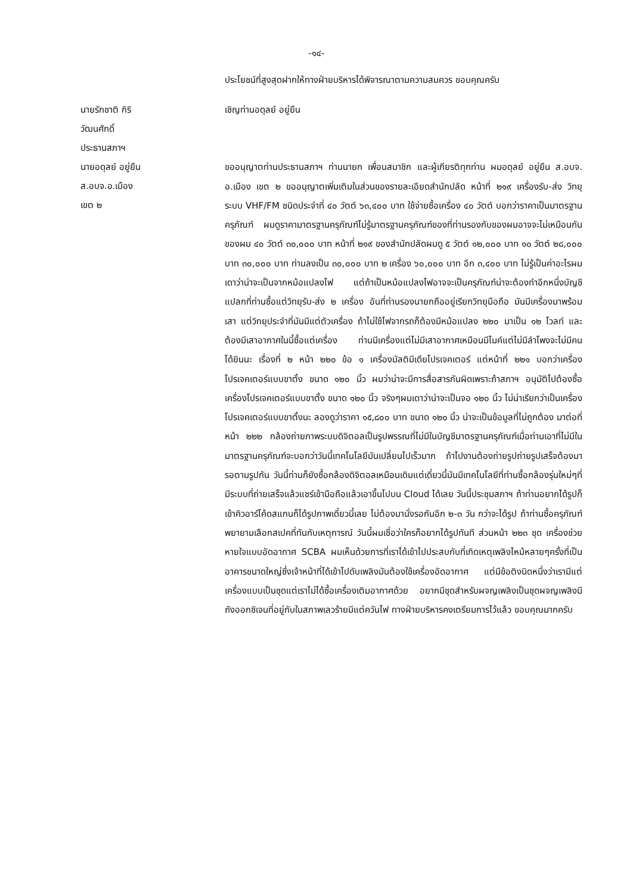-๑๔-
ประโยชน์ที่สูงสุดฝากให้ทางฝ่ายบริหารได้พิจารณาตามความสมควร ขอบคุณครับ
นายรักชาติ กิริวัฒนศักดิ์
ประธานสภาฯ
เชิญท่านอดุลย์ อยู่ยืน
นายอดุลย์ อยู่ยืน
ส.อบจ.อ.เมือง เขต ๒
ขออนุญาตท่านประธานสภาฯ ท่านนายก เพื่อนสมาชิก และผู้เกียรติทุกท่าน ผมอดุลย์ อยู่ยืน ส.อบจ. อ.เมือง เขต ๒ ขออนุญาตเพิ่มเติมในส่วนของรายละเอียดสำนักปลัด หน้าที่ ๒๑๙ เครื่องรับ-ส่ง วิทยุ ระบบ VHF/FM ชนิดประจำที่ ๔๐ วัตต์ ๖๓,๔๐๐ บาท ใช้จ่ายซื้อเครื่อง ๔๐ วัตต์ บอกว่าราคาเป็นมาตรฐานครุภัณฑ์ ผมดูราคามาตรฐานครุภัณฑ์ไม่รู้มาตรฐานครุภัณฑ์ของที่ท่านรองกับของผมอาจจะไม่เหมือนกันของผม ๔๐ วัตต์ ๓๐,๐๐๐ บาท หน้าที่ ๒๑๙ ของสำนักปลัดผมดู ๕ วัตต์ ๑๒,๐๐๐ บาท ๑๐ วัตต์ ๒๘,๐๐๐ บาท ๓๐,๐๐๐ บาท ท่านลงเป็น ๓๐,๐๐๐ บาท ๒ เครื่อง ๖๐,๐๐๐ บาท อีก ๓,๔๐๐ บาท ไม่รู้เป็นค่าอะไรผมเดาว่าน่าจะเป็นจากหม้อแปลงไฟ แต่ถ้าเป็นหม้อแปลงไฟอาจจะเป็นครุภัณฑ์น่าจะต้องทำอีกหนึ่งบัญชี แปลกที่ท่านซื้อแต่วิทยุรับ-ส่ง ๒ เครื่อง อันที่ท่านรองนายกถืออยู่เรียกวิทยุมือถือ มันมีเครื่องมาพร้อมเสา แต่วิทยุประจำที่มันมีแต่ตัวเครื่อง ถ้าไม่ใช้ไฟจากรถก็ต้องมีหม้อแปลง ๒๒๐ มาเป็น ๑๒ โวลท์ และต้องมีเสาอากาศในนี้ซื้อแต่เครื่อง ท่านมีเครื่องแต่ไม่มีเสาอากาศเหมือนมีไมค์แต่ไม่มีลำโพงจะไม่มีคนได้ยินนะ เรื่องที่ ๒ หน้า ๒๒๐ ข้อ ๑ เครื่องมัลติมีเดียโปรเจคเตอร์ แต่หน้าที่ ๒๒๑ บอกว่าเครื่องโปรเจคเตอร์แบบขาตั้ง ขนาด ๑๒๐ นิ้ว ผมว่าน่าจะมีการสื่อสารกันผิดเพราะถ้าสภาฯ อนุมัติไปต้องซื้อเครื่องโปรเจคเตอร์แบบขาตั้ง ขนาด ๑๒๐ นิ้ว จริงๆผมเดาว่าน่าจะเป็นจอ ๑๒๐ นิ้ว ไม่น่าเรียกว่าเป็นเครื่องโปรเจคเตอร์แบบขาตั้งนะ ลองดูว่าราคา ๑๕,๘๐๐ บาท ขนาด ๑๒๐ นิ้ว น่าจะเป็นข้อมูลที่ไม่ถูกต้อง มาต่อที่หน้า ๒๒๒ กล้องถ่ายภาพระบบดิจิตอลเป็นรูปพรรณที่ไม่มีในบัญชีมาตรฐานครุภัณฑ์เมื่อท่านเอาที่ไม่มีในมาตรฐานครุภัณฑ์จะบอกว่าวันนี้เทคโนโลยีมันเปลี่ยนไปเร็วมาก ถ้าไปงานต้องถ่ายรูปถ่ายรูปเสร็จต้องมารอตามรูปกัน วันนี้ท่านก็ยังซื้อกล้องดิจิตอลเหมือนเดิมแต่เดี๋ยวนี้มันมีเทคโนโลยีที่ท่านซื้อกล้องรุ่นใหม่ๆที่มีระบบที่ถ่ายเสร็จแล้วแชร์เข้ามือถือแล้วเอาขึ้นไปบน Cloud ได้เลย วันนี้ประชุมสภาฯ ถ้าท่านอยากได้รูปก็เข้าคิวอาร์โค้ดสแกนก็ได้รูปภาพเดี๋ยวนี้เลย ไม่ต้องมานั่งรอกันอีก ๒-๓ วัน กว่าจะได้รูป ถ้าท่านซื้อครุภัณฑ์พยายามเลือกสเปคที่ทันกับเหตุการณ์ วันนี้ผมเชื่อว่าใครก็อยากได้รูปทันที ส่วนหน้า ๒๒๓ ชุด เครื่องช่วยหายใจแบบอัดอากาศ SCBA ผมเห็นด้วยการที่เราได้เข้าไปประสบกับที่เกิดเหตุเพลิงไหม้หลายๆครั้งที่เป็นอาคารขนาดใหญ่ซึ่งเจ้าหน้าที่ได้เข้าไปดับเพลิงมันต้องใช้เครื่องอัดอากาศ แต่มีข้อติงนิดหนึ่งว่าเรามีแต่เครื่องแบบเป็นชุดแต่เราไม่ได้ซื้อเครื่องเติมอากาศด้วย อยากมีชุดสำหรับผจญเพลิงเป็นชุดผจญเพลิงมีถังออกซิเจนที่อยู่กับในสภาพเลวร้ายมีแต่ควันไฟ ทางฝ่ายบริหารคงเตรียมการไว้แล้ว ขอบคุณมากครับ